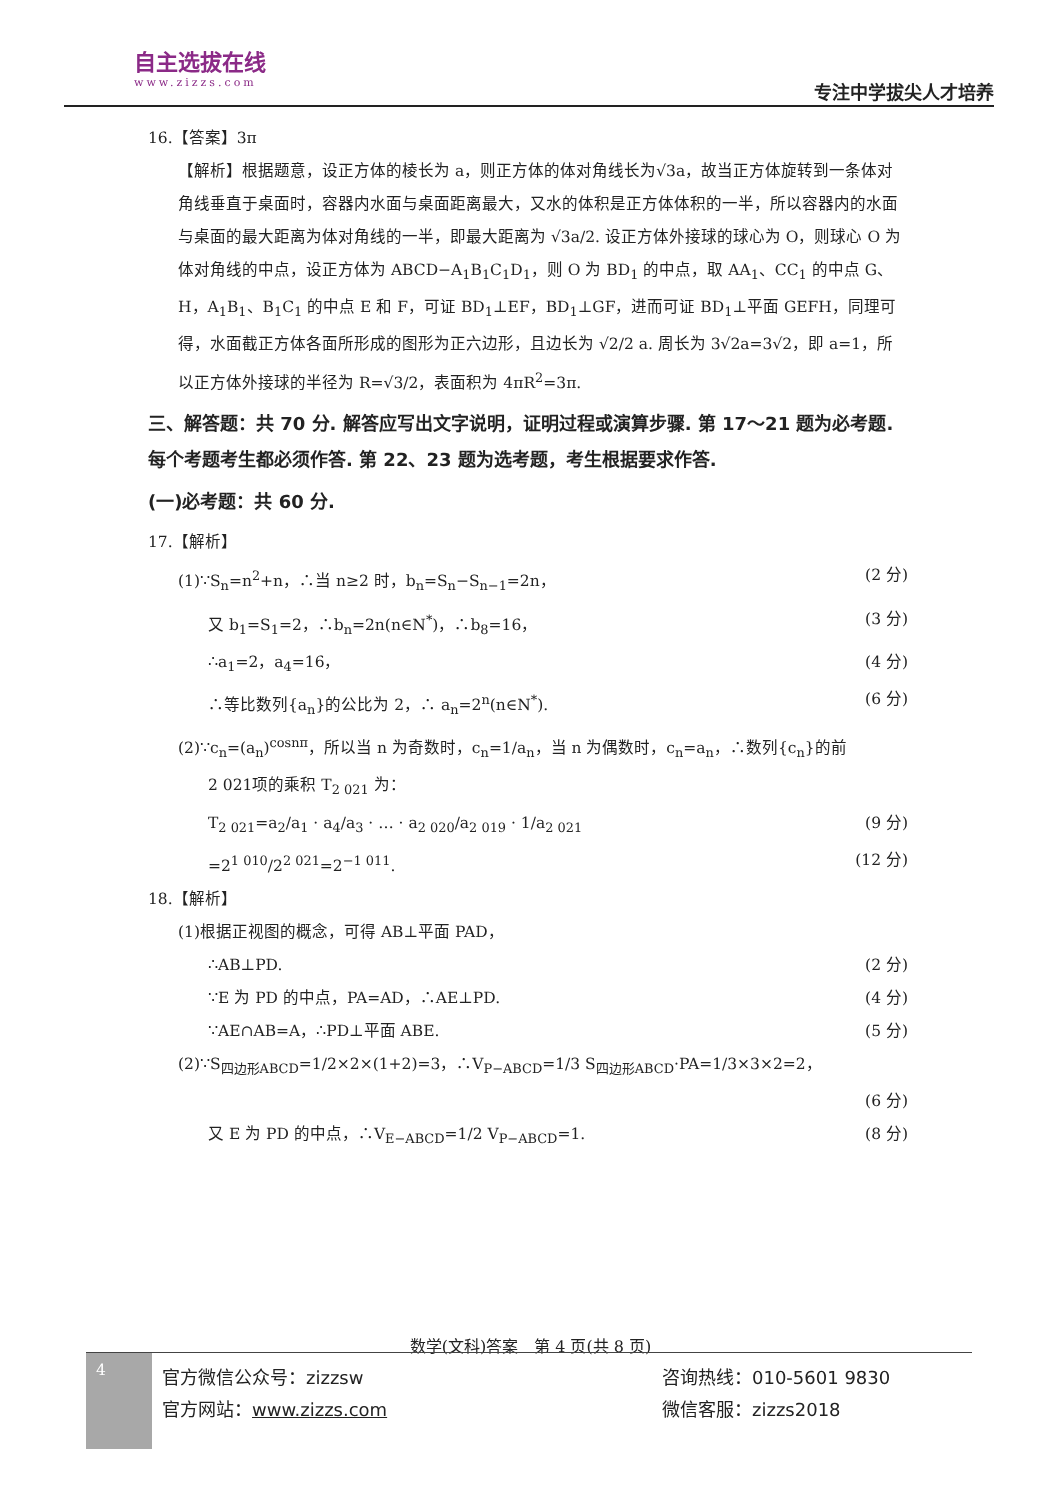自主选拔在线
www.zizzs.com
专注中学拔尖人才培养
16.【答案】3π
【解析】根据题意，设正方体的棱长为 a，则正方体的体对角线长为√3a，故当正方体旋转到一条体对角线垂直于桌面时，容器内水面与桌面距离最大，又水的体积是正方体体积的一半，所以容器内的水面与桌面的最大距离为体对角线的一半，即最大距离为 √3a/2. 设正方体外接球的球心为 O，则球心 O 为体对角线的中点，设正方体为 ABCD−A<sub>1</sub>B<sub>1</sub>C<sub>1</sub>D<sub>1</sub>，则 O 为 BD<sub>1</sub> 的中点，取 AA<sub>1</sub>、CC<sub>1</sub> 的中点 G、H，A<sub>1</sub>B<sub>1</sub>、B<sub>1</sub>C<sub>1</sub> 的中点 E 和 F，可证 BD<sub>1</sub>⊥EF，BD<sub>1</sub>⊥GF，进而可证 BD<sub>1</sub>⊥平面 GEFH，同理可得，水面截正方体各面所形成的图形为正六边形，且边长为 √2/2 a. 周长为 3√2a=3√2，即 a=1，所以正方体外接球的半径为 R=√3/2，表面积为 4πR<sup>2</sup>=3π.
三、解答题：共 70 分. 解答应写出文字说明，证明过程或演算步骤. 第 17～21 题为必考题. 每个考题考生都必须作答. 第 22、23 题为选考题，考生根据要求作答.
(一)必考题：共 60 分.
17.【解析】
(1)∵S<sub>n</sub>=n<sup>2</sup>+n，∴当 n≥2 时，b<sub>n</sub>=S<sub>n</sub>−S<sub>n−1</sub>=2n， (2 分)
又 b<sub>1</sub>=S<sub>1</sub>=2，∴b<sub>n</sub>=2n(n∈N<sup>*</sup>)，∴b<sub>8</sub>=16， (3 分)
∴a<sub>1</sub>=2，a<sub>4</sub>=16， (4 分)
∴等比数列{a<sub>n</sub>}的公比为 2，∴ a<sub>n</sub>=2<sup>n</sup>(n∈N<sup>*</sup>). (6 分)
(2)∵c<sub>n</sub>=(a<sub>n</sub>)<sup>cosnπ</sup>，所以当 n 为奇数时，c<sub>n</sub>=1/a<sub>n</sub>，当 n 为偶数时，c<sub>n</sub>=a<sub>n</sub>，∴数列{c<sub>n</sub>}的前
2 021项的乘积 T<sub>2 021</sub> 为：
T<sub>2 021</sub>=a<sub>2</sub>/a<sub>1</sub> · a<sub>4</sub>/a<sub>3</sub> · … · a<sub>2 020</sub>/a<sub>2 019</sub> · 1/a<sub>2 021</sub> (9 分)
=2<sup>1 010</sup>/2<sup>2 021</sup>=2<sup>−1 011</sup>. (12 分)
18.【解析】
(1)根据正视图的概念，可得 AB⊥平面 PAD，
∴AB⊥PD. (2 分)
∵E 为 PD 的中点，PA=AD，∴AE⊥PD. (4 分)
∵AE∩AB=A，∴PD⊥平面 ABE. (5 分)
(2)∵S<sub>四边形ABCD</sub>=1/2×2×(1+2)=3，∴V<sub>P−ABCD</sub>=1/3 S<sub>四边形ABCD</sub>·PA=1/3×3×2=2，
(6 分)
又 E 为 PD 的中点，∴V<sub>E−ABCD</sub>=1/2 V<sub>P−ABCD</sub>=1. (8 分)
数学(文科)答案　第 4 页(共 8 页)
4
官方微信公众号：zizzsw 咨询热线：010-5601 9830 官方网站：www.zizzs.com 微信客服：zizzs2018